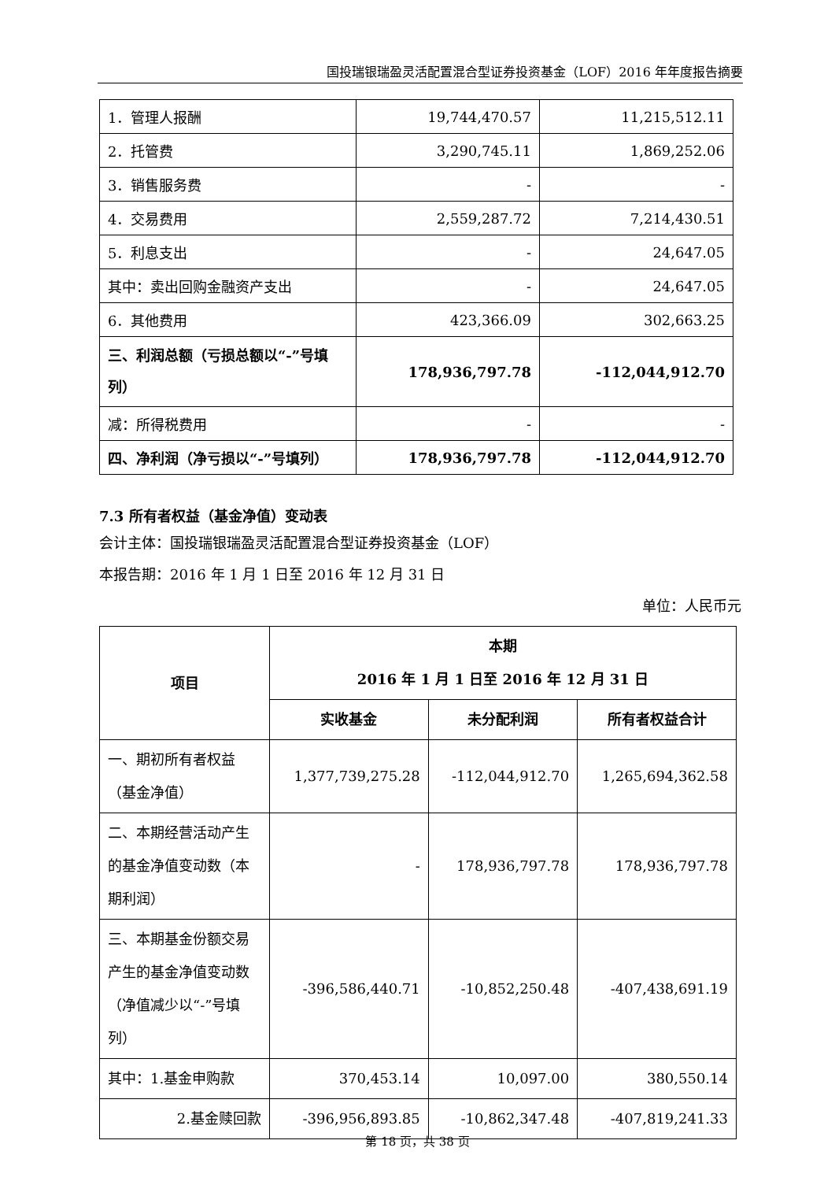国投瑞银瑞盈灵活配置混合型证券投资基金（LOF）2016 年年度报告摘要
| 1．管理人报酬 | 19,744,470.57 | 11,215,512.11 |
| 2．托管费 | 3,290,745.11 | 1,869,252.06 |
| 3．销售服务费 | - | - |
| 4．交易费用 | 2,559,287.72 | 7,214,430.51 |
| 5．利息支出 | - | 24,647.05 |
| 其中：卖出回购金融资产支出 | - | 24,647.05 |
| 6．其他费用 | 423,366.09 | 302,663.25 |
| 三、利润总额（亏损总额以“-”号填列） | 178,936,797.78 | -112,044,912.70 |
| 减：所得税费用 | - | - |
| 四、净利润（净亏损以“-”号填列） | 178,936,797.78 | -112,044,912.70 |
7.3 所有者权益（基金净值）变动表
会计主体：国投瑞银瑞盈灵活配置混合型证券投资基金（LOF）
本报告期：2016 年 1 月 1 日至 2016 年 12 月 31 日
单位：人民币元
| 项目 | 本期 2016 年 1 月 1 日至 2016 年 12 月 31 日 | | |
| --- | --- | --- | --- |
| | 实收基金 | 未分配利润 | 所有者权益合计 |
| 一、期初所有者权益（基金净值） | 1,377,739,275.28 | -112,044,912.70 | 1,265,694,362.58 |
| 二、本期经营活动产生的基金净值变动数（本期利润） | - | 178,936,797.78 | 178,936,797.78 |
| 三、本期基金份额交易产生的基金净值变动数（净值减少以“-”号填列） | -396,586,440.71 | -10,852,250.48 | -407,438,691.19 |
| 其中：1.基金申购款 | 370,453.14 | 10,097.00 | 380,550.14 |
| 2.基金赎回款 | -396,956,893.85 | -10,862,347.48 | -407,819,241.33 |
第 18 页，共 38 页